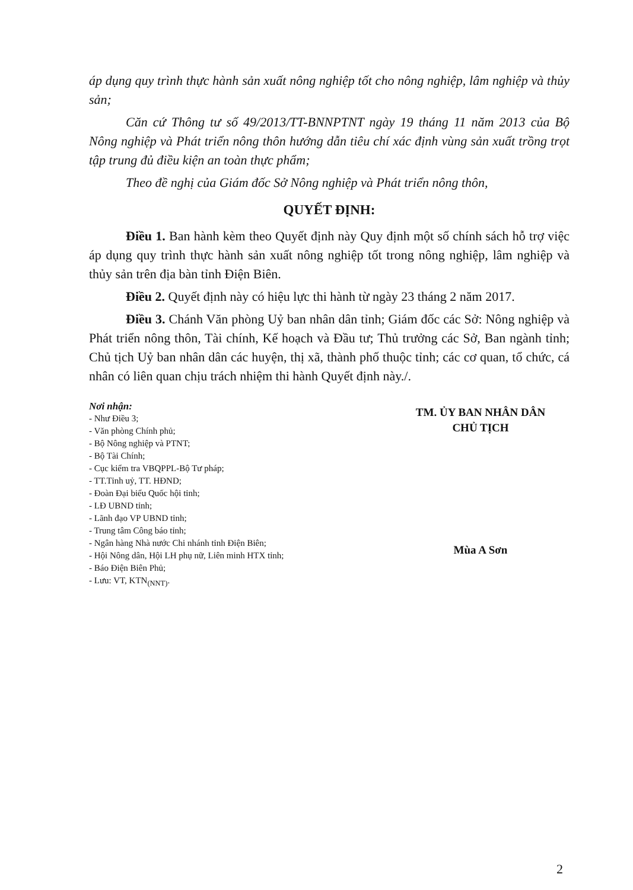áp dụng quy trình thực hành sản xuất nông nghiệp tốt cho nông nghiệp, lâm nghiệp và thủy sản;
Căn cứ Thông tư số 49/2013/TT-BNNPTNT ngày 19 tháng 11 năm 2013 của Bộ Nông nghiệp và Phát triển nông thôn hướng dẫn tiêu chí xác định vùng sản xuất trồng trọt tập trung đủ điều kiện an toàn thực phẩm;
Theo đề nghị của Giám đốc Sở Nông nghiệp và Phát triển nông thôn,
QUYẾT ĐỊNH:
Điều 1. Ban hành kèm theo Quyết định này Quy định một số chính sách hỗ trợ việc áp dụng quy trình thực hành sản xuất nông nghiệp tốt trong nông nghiệp, lâm nghiệp và thủy sản trên địa bàn tỉnh Điện Biên.
Điều 2. Quyết định này có hiệu lực thi hành từ ngày 23 tháng 2 năm 2017.
Điều 3. Chánh Văn phòng Uỷ ban nhân dân tỉnh; Giám đốc các Sở: Nông nghiệp và Phát triển nông thôn, Tài chính, Kế hoạch và Đầu tư; Thủ trưởng các Sở, Ban ngành tỉnh; Chủ tịch Uỷ ban nhân dân các huyện, thị xã, thành phố thuộc tỉnh; các cơ quan, tổ chức, cá nhân có liên quan chịu trách nhiệm thi hành Quyết định này./.
Nơi nhận:
- Như Điều 3;
- Văn phòng Chính phủ;
- Bộ Nông nghiệp và PTNT;
- Bộ Tài Chính;
- Cục kiểm tra VBQPPL-Bộ Tư pháp;
- TT.Tỉnh uỷ, TT. HĐND;
- Đoàn Đại biểu Quốc hội tỉnh;
- LĐ UBND tỉnh;
- Lãnh đạo VP UBND tỉnh;
- Trung tâm Công báo tỉnh;
- Ngân hàng Nhà nước Chi nhánh tỉnh Điện Biên;
- Hội Nông dân, Hội LH phụ nữ, Liên minh HTX tỉnh;
- Báo Điện Biên Phủ;
- Lưu: VT, KTN<sub>(NNT)</sub>.
TM. ỦY BAN NHÂN DÂN
CHỦ TỊCH
Mùa A Sơn
2